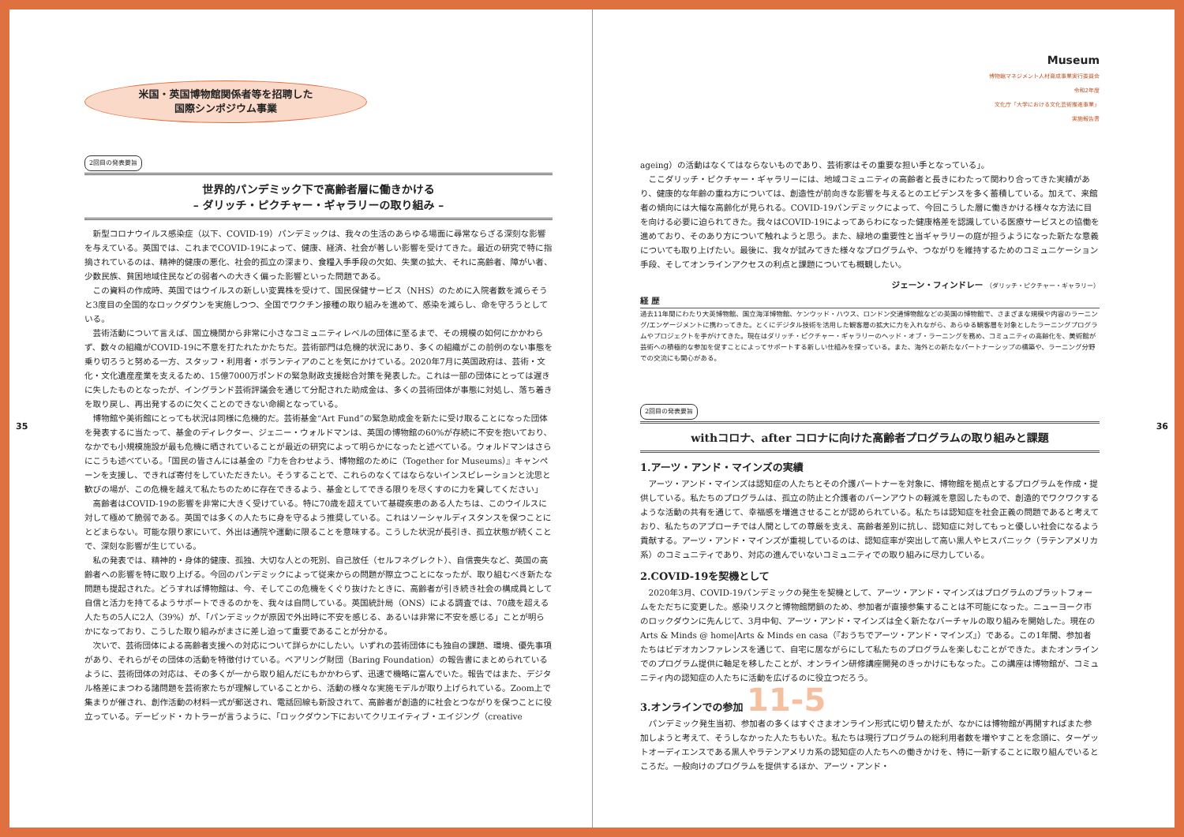米国・英国博物館関係者等を招聘した
国際シンポジウム事業
2回目の発表要旨
世界的パンデミック下で高齢者層に働きかける
– ダリッチ・ピクチャー・ギャラリーの取り組み –
新型コロナウイルス感染症（以下、COVID-19）パンデミックは、我々の生活のあらゆる場面に尋常ならざる深刻な影響を与えている。英国では、これまでCOVID-19によって、健康、経済、社会が著しい影響を受けてきた。最近の研究で特に指摘されているのは、精神的健康の悪化、社会的孤立の深まり、食糧入手手段の欠如、失業の拡大、それに高齢者、障がい者、少数民族、貧困地域住民などの弱者への大きく偏った影響といった問題である。
この資料の作成時、英国ではウイルスの新しい変異株を受けて、国民保健サービス（NHS）のために入院者数を減らそうと3度目の全国的なロックダウンを実施しつつ、全国でワクチン接種の取り組みを進めて、感染を減らし、命を守ろうとしている。
芸術活動について言えば、国立機関から非常に小さなコミュニティレベルの団体に至るまで、その規模の如何にかかわらず、数々の組織がCOVID-19に不意を打たれたかたちだ。芸術部門は危機的状況にあり、多くの組織がこの前例のない事態を乗り切ろうと努める一方、スタッフ・利用者・ボランティアのことを気にかけている。2020年7月に英国政府は、芸術・文化・文化遺産産業を支えるため、15億7000万ポンドの緊急財政支援総合対策を発表した。これは一部の団体にとっては遅きに失したものとなったが、イングランド芸術評議会を通じて分配された助成金は、多くの芸術団体が事態に対処し、落ち着きを取り戻し、再出発するのに欠くことのできない命綱となっている。
博物館や美術館にとっても状況は同様に危機的だ。芸術基金“Art Fund”の緊急助成金を新たに受け取ることになった団体を発表するに当たって、基金のディレクター、ジェニー・ウォルドマンは、英国の博物館の60%が存続に不安を抱いており、なかでも小規模施設が最も危機に晒されていることが最近の研究によって明らかになったと述べている。ウォルドマンはさらにこうも述べている。「国民の皆さんには基金の『力を合わせよう、博物館のために（Together for Museums）』キャンペーンを支援し、できれば寄付をしていただきたい。そうすることで、これらのなくてはならないインスピレーションと沈思と歓びの場が、この危機を越えて私たちのために存在できるよう、基金としてできる限りを尽くすのに力を貸してください」
高齢者はCOVID-19の影響を非常に大きく受けている。特に70歳を超えていて基礎疾患のある人たちは、このウイルスに対して極めて脆弱である。英国では多くの人たちに身を守るよう推奨している。これはソーシャルディスタンスを保つことにとどまらない。可能な限り家にいて、外出は通院や運動に限ることを意味する。こうした状況が長引き、孤立状態が続くことで、深刻な影響が生じている。
私の発表では、精神的・身体的健康、孤独、大切な人との死別、自己放任（セルフネグレクト）、自信喪失など、英国の高齢者への影響を特に取り上げる。今回のパンデミックによって従来からの問題が際立つことになったが、取り組むべき新たな問題も提起された。どうすれば博物館は、今、そしてこの危機をくぐり抜けたときに、高齢者が引き続き社会の構成員として自信と活力を持てるようサポートできるのかを、我々は自問している。英国統計局（ONS）による調査では、70歳を超える人たちの5人に2人（39%）が、「パンデミックが原因で外出時に不安を感じる、あるいは非常に不安を感じる」ことが明らかになっており、こうした取り組みがまさに差し迫って重要であることが分かる。
次いで、芸術団体による高齢者支援への対応について詳らかにしたい。いずれの芸術団体にも独自の課題、環境、優先事項があり、それらがその団体の活動を特徴付けている。ベアリング財団（Baring Foundation）の報告書にまとめられているように、芸術団体の対応は、その多くが一から取り組んだにもかかわらず、迅速で機略に富んでいた。報告ではまた、デジタル格差にまつわる諸問題を芸術家たちが理解していることから、活動の様々な実施モデルが取り上げられている。Zoom上で集まりが催され、創作活動の材料一式が郵送され、電話回線も新設されて、高齢者が創造的に社会とつながりを保つことに役立っている。デービッド・カトラーが言うように、「ロックダウン下においてクリエイティブ・エイジング（creative
35
Museum
博物館マネジメント人材育成事業実行委員会
令和2年度
文化庁「大学における文化芸術推進事業」
実施報告書
ageing）の活動はなくてはならないものであり、芸術家はその重要な担い手となっている」。
ここダリッチ・ピクチャー・ギャラリーには、地域コミュニティの高齢者と長きにわたって関わり合ってきた実績があり、健康的な年齢の重ね方については、創造性が前向きな影響を与えるとのエビデンスを多く蓄積している。加えて、来館者の傾向には大幅な高齢化が見られる。COVID-19パンデミックによって、今回こうした層に働きかける様々な方法に目を向ける必要に迫られてきた。我々はCOVID-19によってあらわになった健康格差を認識している医療サービスとの協働を進めており、そのあり方について触れようと思う。また、緑地の重要性と当ギャラリーの庭が担うようになった新たな意義についても取り上げたい。最後に、我々が試みてきた様々なプログラムや、つながりを維持するためのコミュニケーション手段、そしてオンラインアクセスの利点と課題についても概観したい。
ジェーン・フィンドレー （ダリッチ・ピクチャー・ギャラリー）
経 歴
過去11年間にわたり大英博物館、国立海洋博物館、ケンウッド・ハウス、ロンドン交通博物館などの英国の博物館で、さまざまな規模や内容のラーニング/エンゲージメントに携わってきた。とくにデジタル技術を活用した観客層の拡大に力を入れながら、あらゆる観客層を対象としたラーニングプログラムやプロジェクトを手がけてきた。現在はダリッチ・ピクチャー・ギャラリーのヘッド・オブ・ラーニングを務め、コミュニティの高齢化を、美術館が芸術への積極的な参加を促すことによってサポートする新しい仕組みを探っている。また、海外との新たなパートナーシップの構築や、ラーニング分野での交流にも関心がある。
2回目の発表要旨
withコロナ、after コロナに向けた高齢者プログラムの取り組みと課題
1.アーツ・アンド・マインズの実績
アーツ・アンド・マインズは認知症の人たちとその介護パートナーを対象に、博物館を拠点とするプログラムを作成・提供している。私たちのプログラムは、孤立の防止と介護者のバーンアウトの軽減を意図したもので、創造的でワクワクするような活動の共有を通じて、幸福感を増進させることが認められている。私たちは認知症を社会正義の問題であると考えており、私たちのアプローチでは人間としての尊厳を支え、高齢者差別に抗し、認知症に対してもっと優しい社会になるよう貢献する。アーツ・アンド・マインズが重視しているのは、認知症率が突出して高い黒人やヒスパニック（ラテンアメリカ系）のコミュニティであり、対応の進んでいないコミュニティでの取り組みに尽力している。
2.COVID-19を契機として
2020年3月、COVID-19パンデミックの発生を契機として、アーツ・アンド・マインズはプログラムのプラットフォームをただちに変更した。感染リスクと博物館閉鎖のため、参加者が直接参集することは不可能になった。ニューヨーク市のロックダウンに先んじて、3月中旬、アーツ・アンド・マインズは全く新たなバーチャルの取り組みを開始した。現在のArts & Minds @ home|Arts & Minds en casa（『おうちでアーツ・アンド・マインズ』）である。この1年間、参加者たちはビデオカンファレンスを通じて、自宅に居ながらにして私たちのプログラムを楽しむことができた。またオンラインでのプログラム提供に軸足を移したことが、オンライン研修講座開発のきっかけにもなった。この講座は博物館が、コミュニティ内の認知症の人たちに活動を広げるのに役立つだろう。
3.オンラインでの参加 11-5
パンデミック発生当初、参加者の多くはすぐさまオンライン形式に切り替えたが、なかには博物館が再開すればまた参加しようと考えて、そうしなかった人たちもいた。私たちは現行プログラムの総利用者数を増やすことを念頭に、ターゲットオーディエンスである黒人やラテンアメリカ系の認知症の人たちへの働きかけを、特に一新することに取り組んでいるところだ。一般向けのプログラムを提供するほか、アーツ・アンド・
36